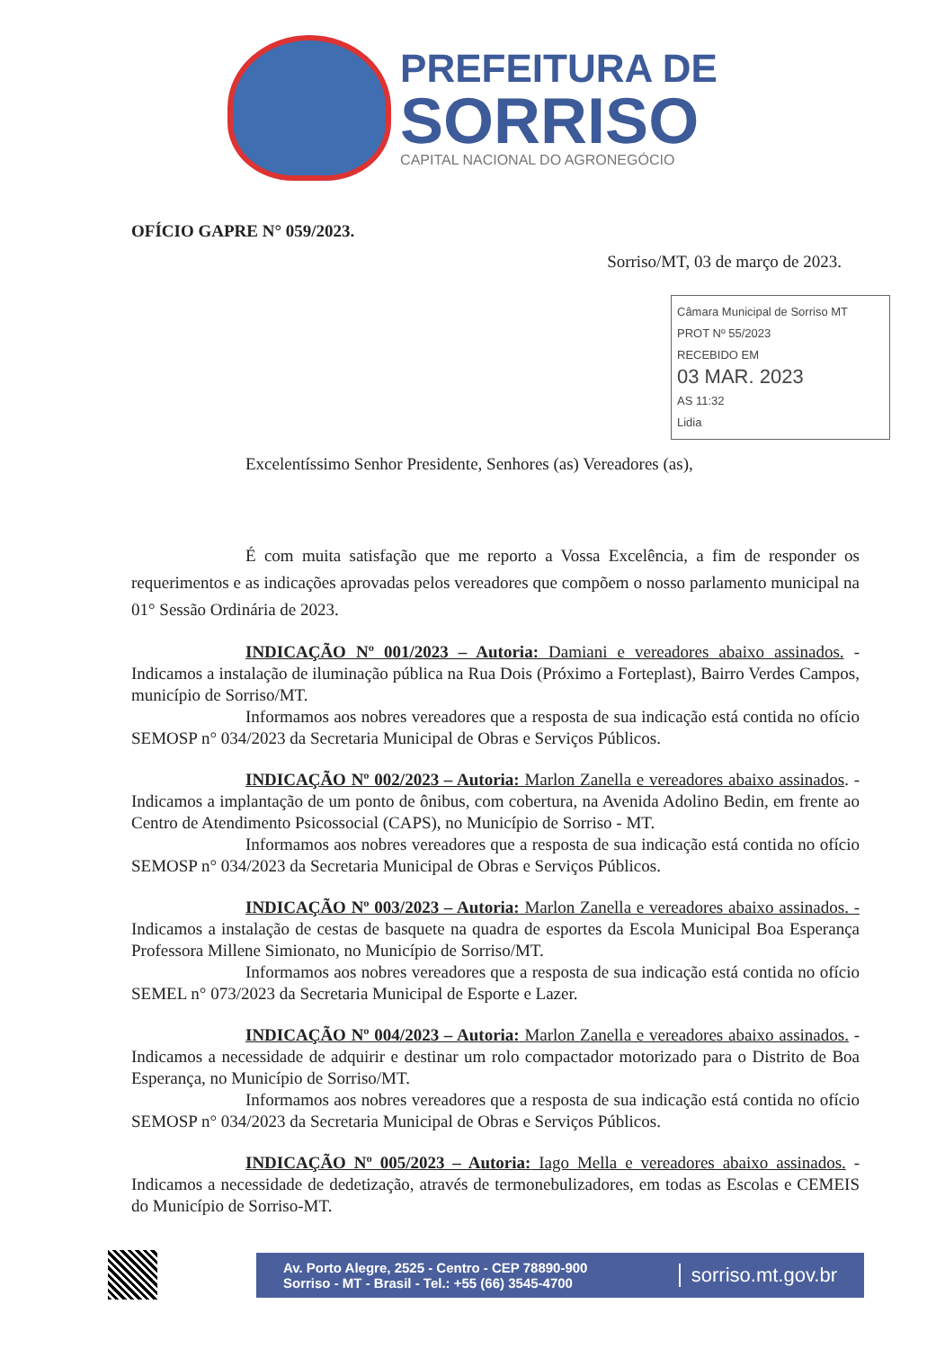PREFEITURA DE
SORRISO
CAPITAL NACIONAL DO AGRONEGÓCIO
OFÍCIO GAPRE N° 059/2023.
Sorriso/MT, 03 de março de 2023.
Câmara Municipal de Sorriso MT
PROT Nº 55/2023
RECEBIDO EM
03 MAR. 2023
AS 11:32
Lidia
Excelentíssimo Senhor Presidente, Senhores (as) Vereadores (as),
É com muita satisfação que me reporto a Vossa Excelência, a fim de responder os requerimentos e as indicações aprovadas pelos vereadores que compõem o nosso parlamento municipal na 01° Sessão Ordinária de 2023.
INDICAÇÃO Nº 001/2023 – Autoria: Damiani e vereadores abaixo assinados. - Indicamos a instalação de iluminação pública na Rua Dois (Próximo a Forteplast), Bairro Verdes Campos, município de Sorriso/MT.
Informamos aos nobres vereadores que a resposta de sua indicação está contida no ofício SEMOSP n° 034/2023 da Secretaria Municipal de Obras e Serviços Públicos.
INDICAÇÃO Nº 002/2023 – Autoria: Marlon Zanella e vereadores abaixo assinados. - Indicamos a implantação de um ponto de ônibus, com cobertura, na Avenida Adolino Bedin, em frente ao Centro de Atendimento Psicossocial (CAPS), no Município de Sorriso - MT.
Informamos aos nobres vereadores que a resposta de sua indicação está contida no ofício SEMOSP n° 034/2023 da Secretaria Municipal de Obras e Serviços Públicos.
INDICAÇÃO Nº 003/2023 – Autoria: Marlon Zanella e vereadores abaixo assinados. - Indicamos a instalação de cestas de basquete na quadra de esportes da Escola Municipal Boa Esperança Professora Millene Simionato, no Município de Sorriso/MT.
Informamos aos nobres vereadores que a resposta de sua indicação está contida no ofício SEMEL n° 073/2023 da Secretaria Municipal de Esporte e Lazer.
INDICAÇÃO Nº 004/2023 – Autoria: Marlon Zanella e vereadores abaixo assinados. - Indicamos a necessidade de adquirir e destinar um rolo compactador motorizado para o Distrito de Boa Esperança, no Município de Sorriso/MT.
Informamos aos nobres vereadores que a resposta de sua indicação está contida no ofício SEMOSP n° 034/2023 da Secretaria Municipal de Obras e Serviços Públicos.
INDICAÇÃO Nº 005/2023 – Autoria: Iago Mella e vereadores abaixo assinados. - Indicamos a necessidade de dedetização, através de termonebulizadores, em todas as Escolas e CEMEIS do Município de Sorriso-MT.
Av. Porto Alegre, 2525 - Centro - CEP 78890-900
Sorriso - MT - Brasil - Tel.: +55 (66) 3545-4700
sorriso.mt.gov.br